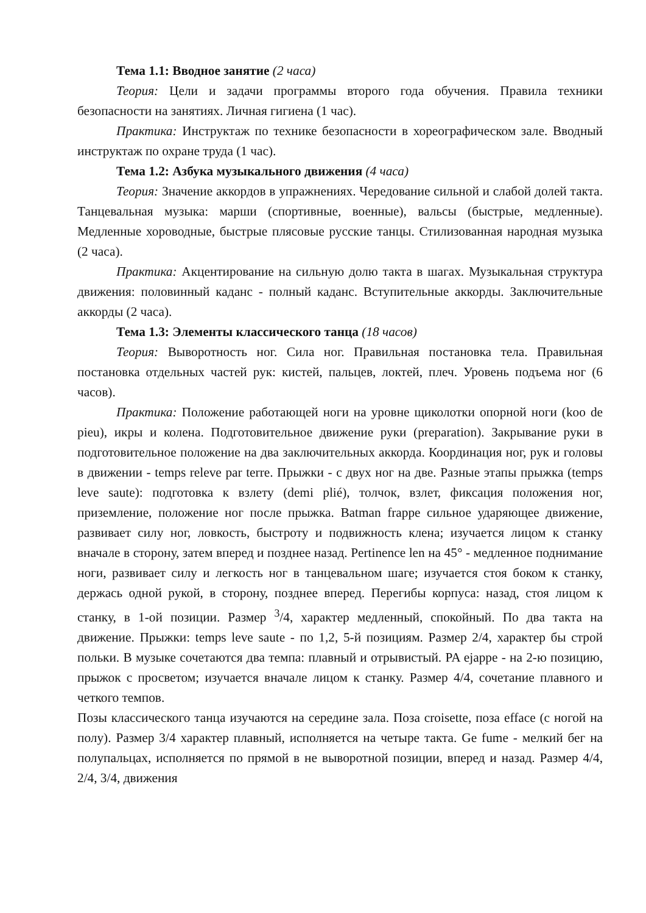Тема 1.1: Вводное занятие (2 часа)
Теория: Цели и задачи программы второго года обучения. Правила техники безопасности на занятиях. Личная гигиена (1 час).
Практика: Инструктаж по технике безопасности в хореографическом зале. Вводный инструктаж по охране труда (1 час).
Тема 1.2: Азбука музыкального движения (4 часа)
Теория: Значение аккордов в упражнениях. Чередование сильной и слабой долей такта. Танцевальная музыка: марши (спортивные, военные), вальсы (быстрые, медленные). Медленные хороводные, быстрые плясовые русские танцы. Стилизованная народная музыка (2 часа).
Практика: Акцентирование на сильную долю такта в шагах. Музыкальная структура движения: половинный каданс - полный каданс. Вступительные аккорды. Заключительные аккорды (2 часа).
Тема 1.3: Элементы классического танца (18 часов)
Теория: Выворотность ног. Сила ног. Правильная постановка тела. Правильная постановка отдельных частей рук: кистей, пальцев, локтей, плеч. Уровень подъема ног (6 часов).
Практика: Положение работающей ноги на уровне щиколотки опорной ноги (koo de pieu), икры и колена. Подготовительное движение руки (preparation). Закрывание руки в подготовительное положение на два заключительных аккорда. Координация ног, рук и головы в движении - temps releve par terre. Прыжки - с двух ног на две. Разные этапы прыжка (temps leve saute): подготовка к взлету (demi plié), толчок, взлет, фиксация положения ног, приземление, положение ног после прыжка. Batman frappe сильное ударяющее движение, развивает силу ног, ловкость, быстроту и подвижность клена; изучается лицом к станку вначале в сторону, затем вперед и позднее назад. Pertinence len на 45° - медленное поднимание ноги, развивает силу и легкость ног в танцевальном шаге; изучается стоя боком к станку, держась одной рукой, в сторону, позднее вперед. Перегибы корпуса: назад, стоя лицом к станку, в 1-ой позиции. Размер <sup>3</sup>/4, характер медленный, спокойный. По два такта на движение. Прыжки: temps leve saute - по 1,2, 5-й позициям. Размер 2/4, характер бы строй польки. В музыке сочетаются два темпа: плавный и отрывистый. PA ejappe - на 2-ю позицию, прыжок с просветом; изучается вначале лицом к станку. Размер 4/4, сочетание плавного и четкого темпов.
Позы классического танца изучаются на середине зала. Поза croisette, поза efface (с ногой на полу). Размер 3/4 характер плавный, исполняется на четыре такта. Ge fume - мелкий бег на полупальцах, исполняется по прямой в не выворотной позиции, вперед и назад. Размер 4/4, 2/4, 3/4, движения